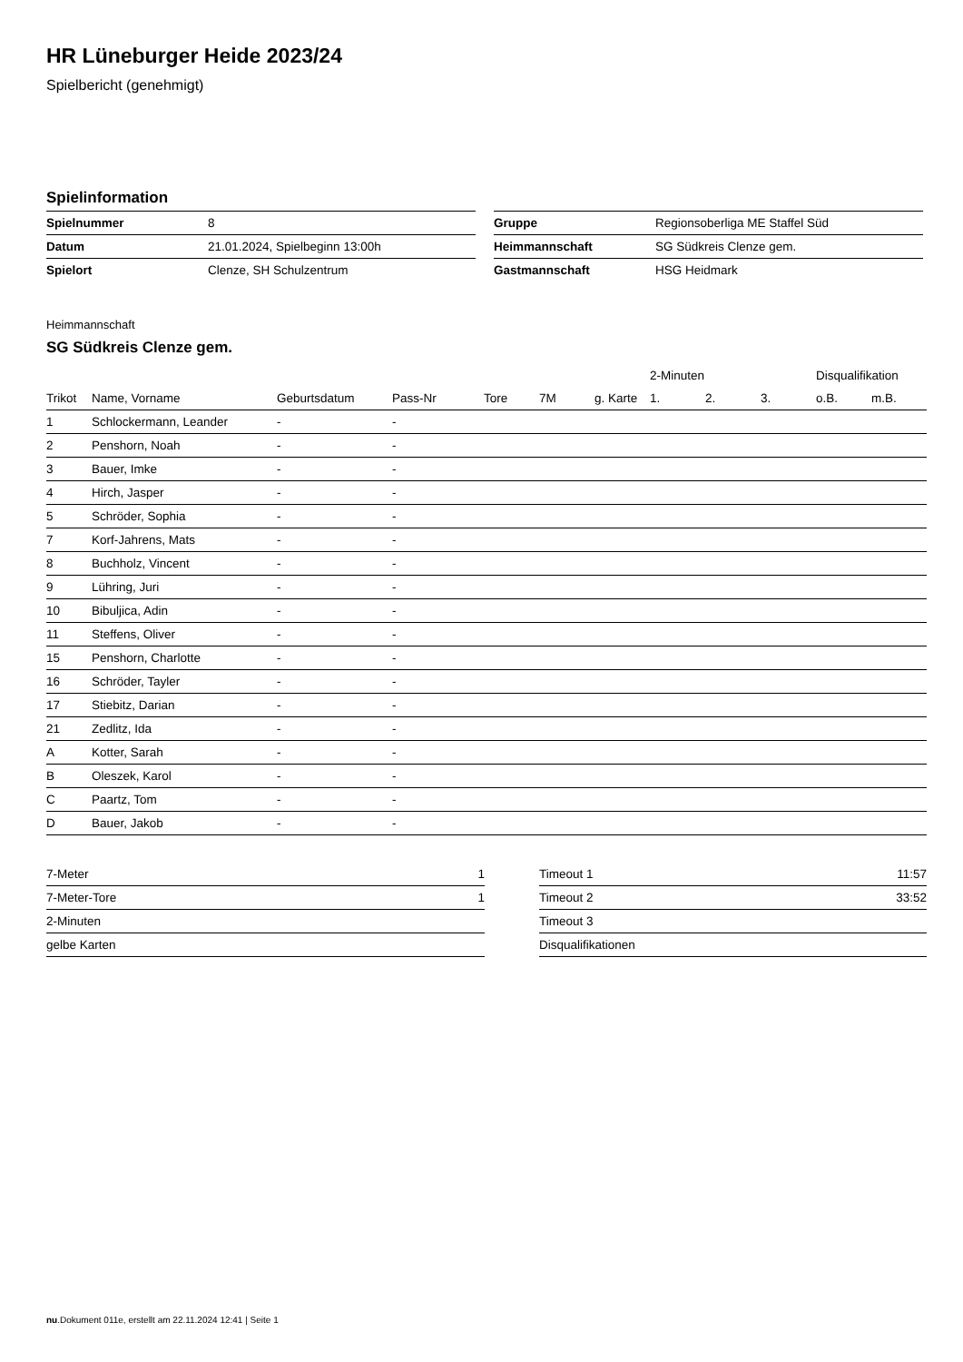HR Lüneburger Heide 2023/24
Spielbericht (genehmigt)
Spielinformation
| Spielnummer | 8 |
| Datum | 21.01.2024, Spielbeginn 13:00h |
| Spielort | Clenze, SH Schulzentrum |
| Gruppe | Regionsoberliga ME Staffel Süd |
| Heimmannschaft | SG Südkreis Clenze gem. |
| Gastmannschaft | HSG Heidmark |
Heimmannschaft
SG Südkreis Clenze gem.
| | | | | | | | 2-Minuten | | | Disqualifikation | |
| --- | --- | --- | --- | --- | --- | --- | --- | --- | --- | --- | --- |
| Trikot | Name, Vorname | Geburtsdatum | Pass-Nr | Tore | 7M | g. Karte | 1. | 2. | 3. | o.B. | m.B. |
| 1 | Schlockermann, Leander | - | - | | | | | | | | |
| 2 | Penshorn, Noah | - | - | | | | | | | | |
| 3 | Bauer, Imke | - | - | | | | | | | | |
| 4 | Hirch, Jasper | - | - | | | | | | | | |
| 5 | Schröder, Sophia | - | - | | | | | | | | |
| 7 | Korf-Jahrens, Mats | - | - | | | | | | | | |
| 8 | Buchholz, Vincent | - | - | | | | | | | | |
| 9 | Lühring, Juri | - | - | | | | | | | | |
| 10 | Bibuljica, Adin | - | - | | | | | | | | |
| 11 | Steffens, Oliver | - | - | | | | | | | | |
| 15 | Penshorn, Charlotte | - | - | | | | | | | | |
| 16 | Schröder, Tayler | - | - | | | | | | | | |
| 17 | Stiebitz, Darian | - | - | | | | | | | | |
| 21 | Zedlitz, Ida | - | - | | | | | | | | |
| A | Kotter, Sarah | - | - | | | | | | | | |
| B | Oleszek, Karol | - | - | | | | | | | | |
| C | Paartz, Tom | - | - | | | | | | | | |
| D | Bauer, Jakob | - | - | | | | | | | | |
| 7-Meter | 1 |
| 7-Meter-Tore | 1 |
| 2-Minuten | |
| gelbe Karten | |
| Timeout 1 | 11:57 |
| Timeout 2 | 33:52 |
| Timeout 3 | |
| Disqualifikationen | |
nu.Dokument 011e, erstellt am 22.11.2024 12:41 | Seite 1